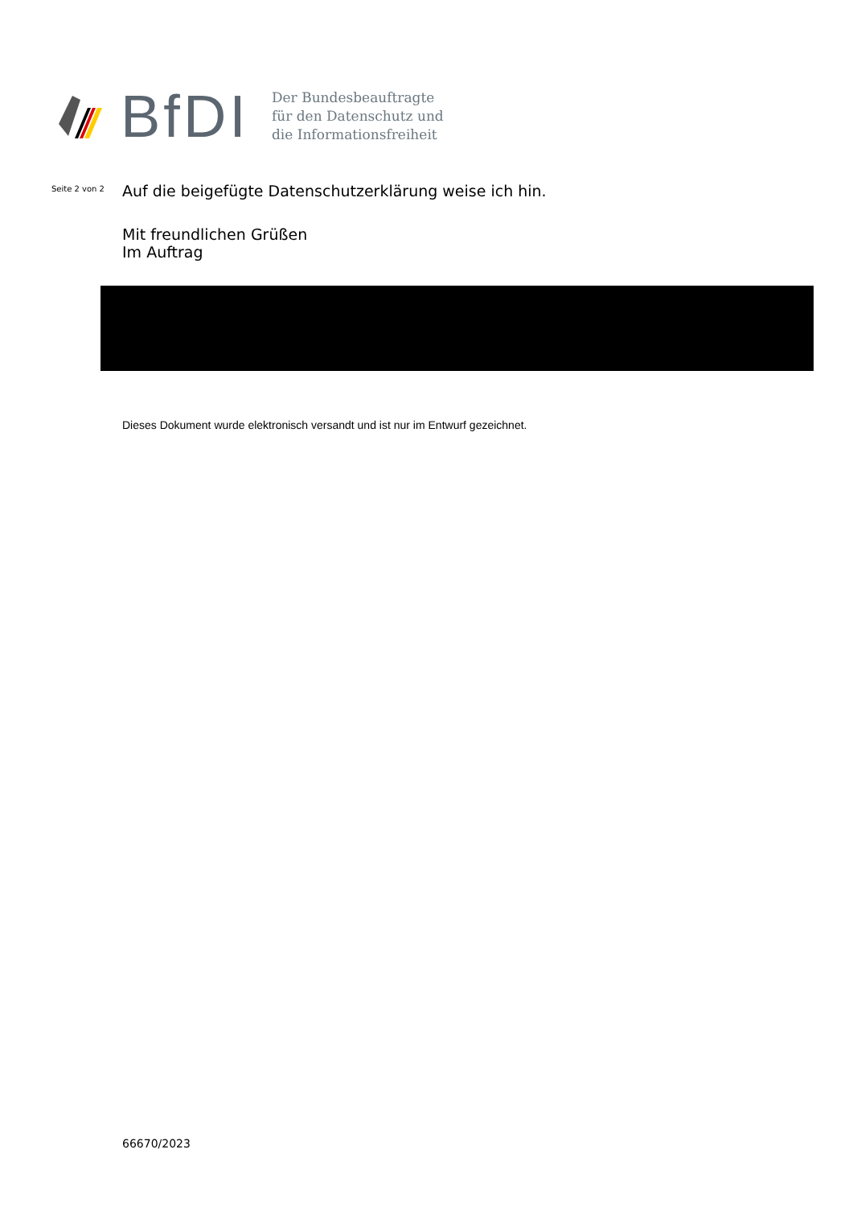BfDI
Der Bundesbeauftragte
für den Datenschutz und
die Informationsfreiheit
Seite 2 von 2
Auf die beigefügte Datenschutzerklärung weise ich hin.
Mit freundlichen Grüßen
Im Auftrag
Dieses Dokument wurde elektronisch versandt und ist nur im Entwurf gezeichnet.
66670/2023